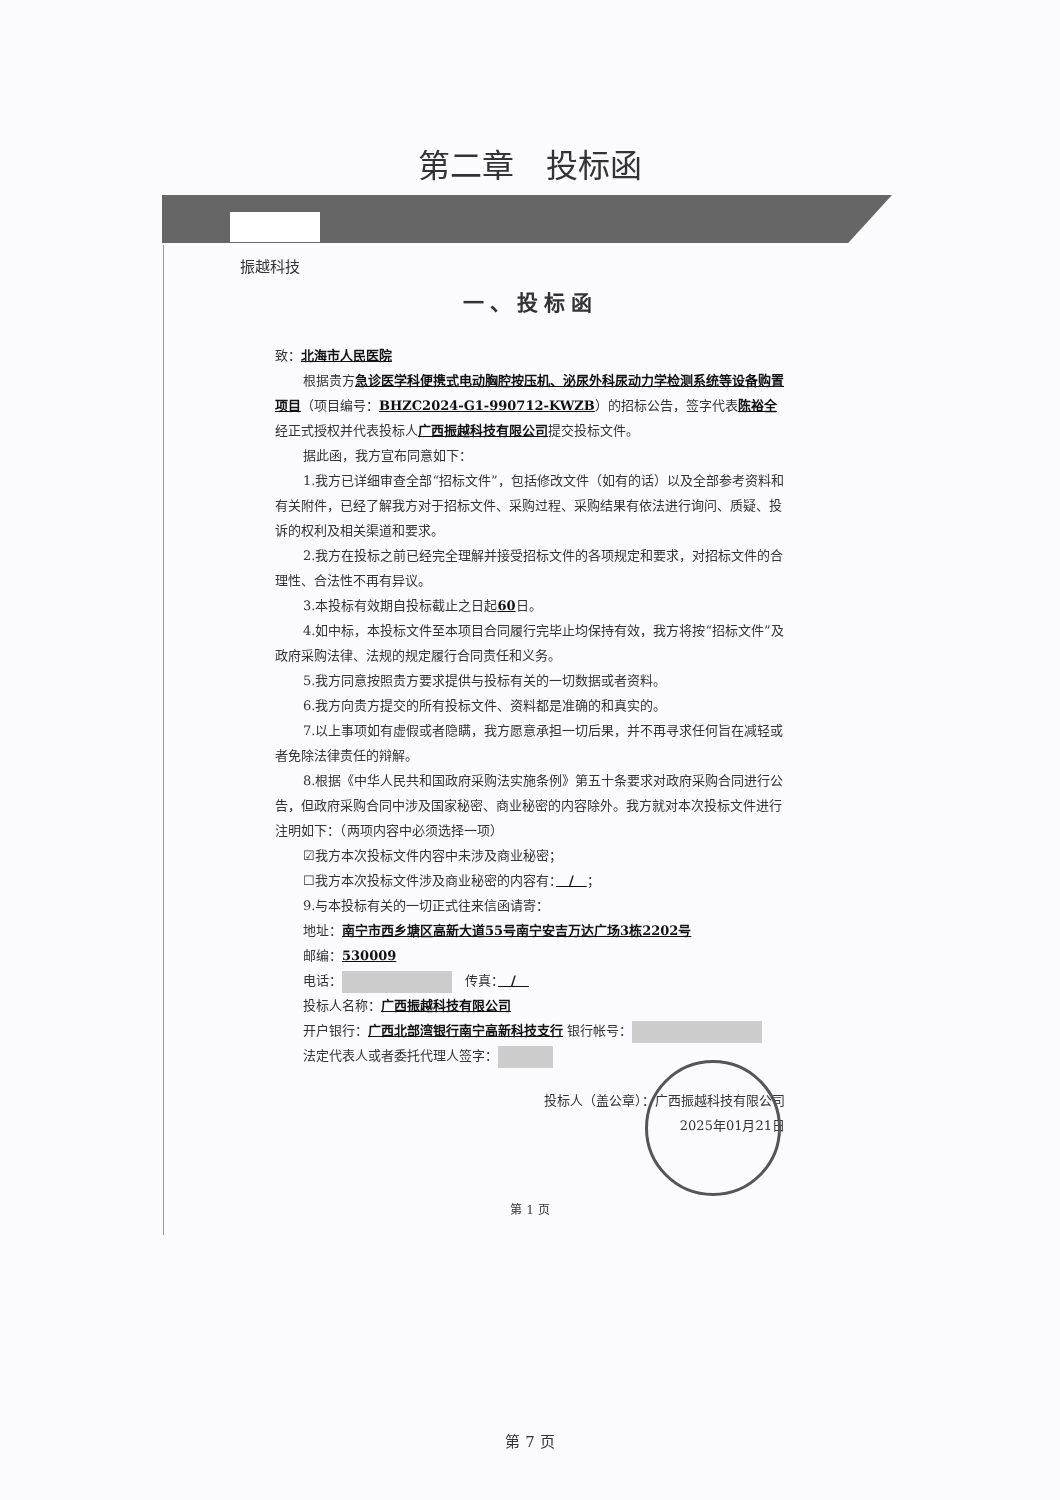第二章　投标函
振越科技
一、投标函
致：北海市人民医院
根据贵方急诊医学科便携式电动胸腔按压机、泌尿外科尿动力学检测系统等设备购置项目（项目编号：BHZC2024-G1-990712-KWZB）的招标公告，签字代表陈裕全经正式授权并代表投标人广西振越科技有限公司提交投标文件。
据此函，我方宣布同意如下：
1.我方已详细审查全部“招标文件”，包括修改文件（如有的话）以及全部参考资料和有关附件，已经了解我方对于招标文件、采购过程、采购结果有依法进行询问、质疑、投诉的权利及相关渠道和要求。
2.我方在投标之前已经完全理解并接受招标文件的各项规定和要求，对招标文件的合理性、合法性不再有异议。
3.本投标有效期自投标截止之日起60日。
4.如中标，本投标文件至本项目合同履行完毕止均保持有效，我方将按“招标文件”及政府采购法律、法规的规定履行合同责任和义务。
5.我方同意按照贵方要求提供与投标有关的一切数据或者资料。
6.我方向贵方提交的所有投标文件、资料都是准确的和真实的。
7.以上事项如有虚假或者隐瞒，我方愿意承担一切后果，并不再寻求任何旨在减轻或者免除法律责任的辩解。
8.根据《中华人民共和国政府采购法实施条例》第五十条要求对政府采购合同进行公告，但政府采购合同中涉及国家秘密、商业秘密的内容除外。我方就对本次投标文件进行注明如下：（两项内容中必须选择一项）
☑我方本次投标文件内容中未涉及商业秘密；
☐我方本次投标文件涉及商业秘密的内容有：　/　；
9.与本投标有关的一切正式往来信函请寄：
地址：南宁市西乡塘区高新大道55号南宁安吉万达广场3栋2202号
邮编：530009
电话：　传真：　/　
投标人名称：广西振越科技有限公司
开户银行：广西北部湾银行南宁高新科技支行 银行帐号：
法定代表人或者委托代理人签字：
投标人（盖公章）：广西振越科技有限公司
2025年01月21日
第 1 页
第 7 页